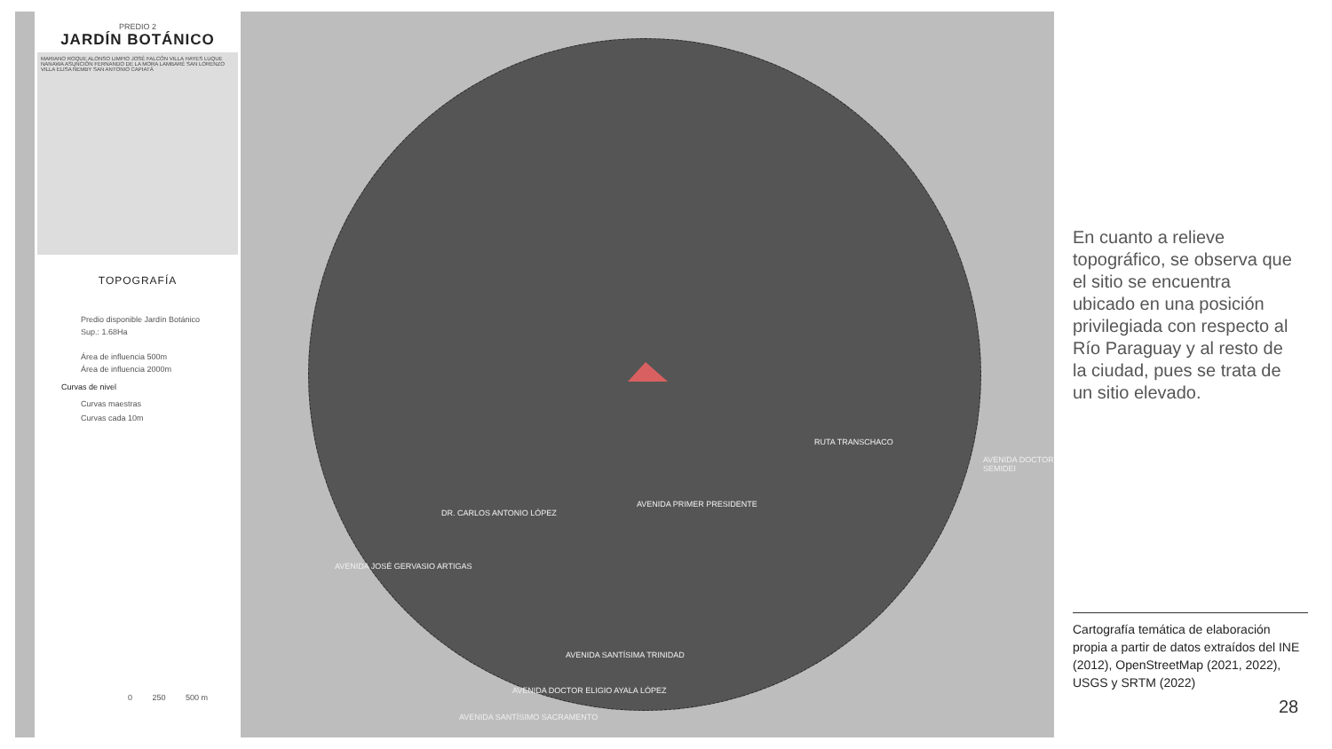PREDIO 2
JARDÍN BOTÁNICO
MARIANO ROQUE ALONSO LIMPIO JOSÉ FALCÓN VILLA HAYES LUQUE NANAWA ASUNCIÓN FERNANDO DE LA MORA LAMBARÉ SAN LORENZO VILLA ELISA ÑEMBY SAN ANTONIO CAPIATÁ
TOPOGRAFÍA
Predio disponible Jardín Botánico
Sup.: 1.68Ha
Área de influencia 500m
Área de influencia 2000m
Curvas de nivel
Curvas maestras
Curvas cada 10m
0 250 500 m
AVENIDA PRIMER PRESIDENTE
RUTA TRANSCHACO
AVENIDA JOSÉ GERVASIO ARTIGAS
DR. CARLOS ANTONIO LÓPEZ
AVENIDA SANTÍSIMA TRINIDAD
AVENIDA DOCTOR ELIGIO AYALA LÓPEZ
AVENIDA SANTÍSIMO SACRAMENTO
AVENIDA DOCTOR SEMIDEI
En cuanto a relieve topográfico, se observa que el sitio se encuentra ubicado en una posición privilegiada con respecto al Río Paraguay y al resto de la ciudad, pues se trata de un sitio elevado.
Cartografía temática de elaboración propia a partir de datos extraídos del INE (2012), OpenStreetMap (2021, 2022), USGS y SRTM (2022)
28